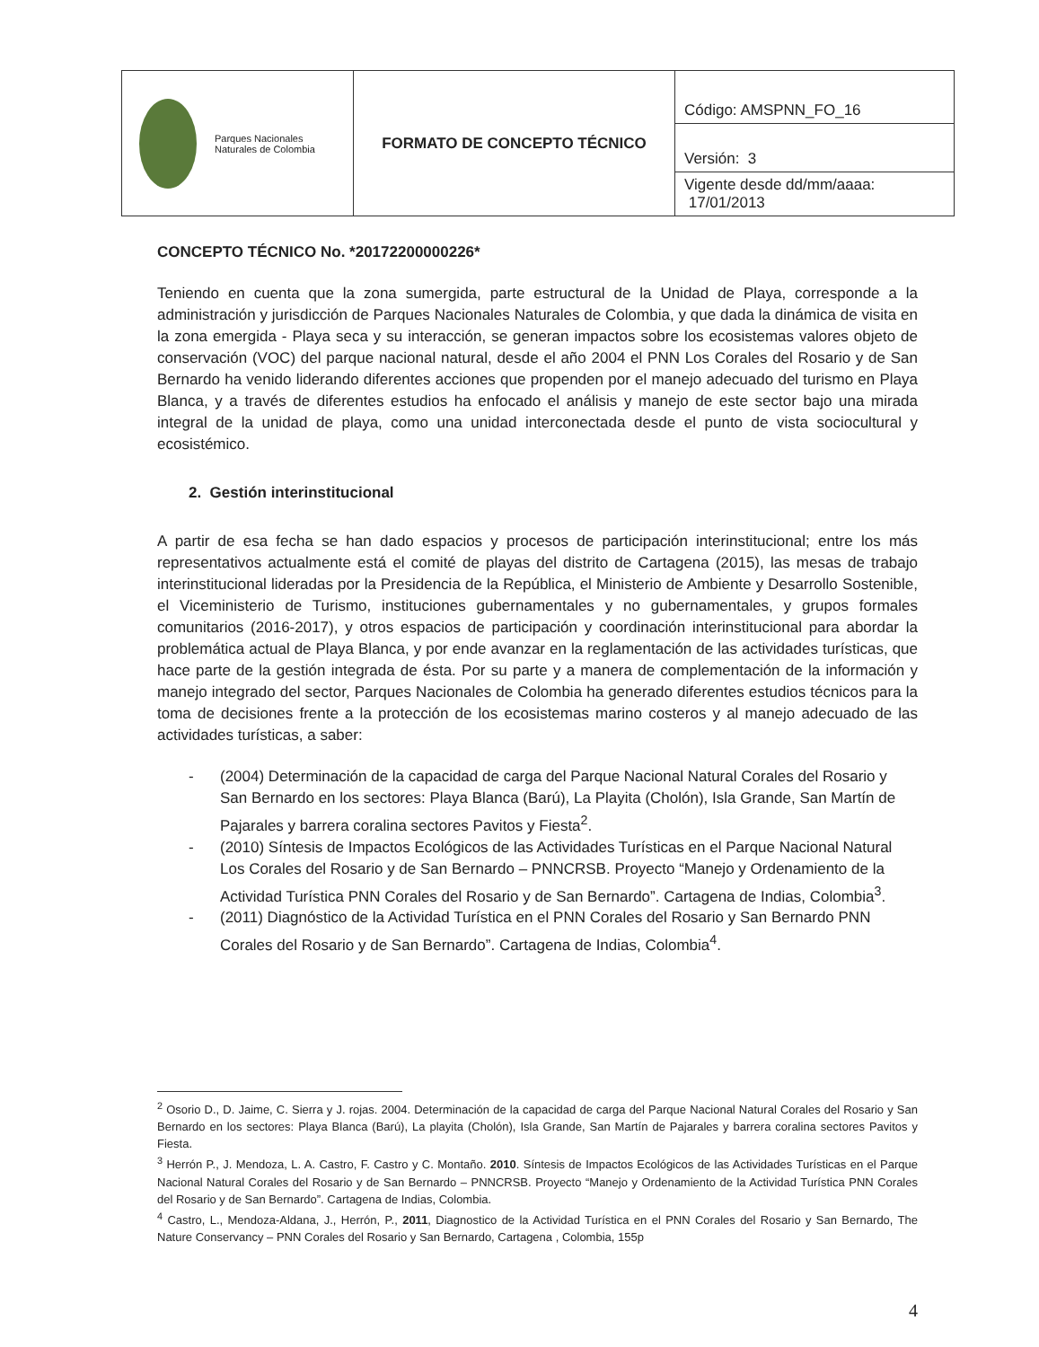| Parques Nacionales Naturales de Colombia | FORMATO DE CONCEPTO TÉCNICO | Código: AMSPNN_FO_16 |
| | | Versión: 3 |
| | | Vigente desde dd/mm/aaaa: 17/01/2013 |
CONCEPTO TÉCNICO No. *20172200000226*
Teniendo en cuenta que la zona sumergida, parte estructural de la Unidad de Playa, corresponde a la administración y jurisdicción de Parques Nacionales Naturales de Colombia, y que dada la dinámica de visita en la zona emergida - Playa seca y su interacción, se generan impactos sobre los ecosistemas valores objeto de conservación (VOC) del parque nacional natural, desde el año 2004 el PNN Los Corales del Rosario y de San Bernardo ha venido liderando diferentes acciones que propenden por el manejo adecuado del turismo en Playa Blanca, y a través de diferentes estudios ha enfocado el análisis y manejo de este sector bajo una mirada integral de la unidad de playa, como una unidad interconectada desde el punto de vista sociocultural y ecosistémico.
2. Gestión interinstitucional
A partir de esa fecha se han dado espacios y procesos de participación interinstitucional; entre los más representativos actualmente está el comité de playas del distrito de Cartagena (2015), las mesas de trabajo interinstitucional lideradas por la Presidencia de la República, el Ministerio de Ambiente y Desarrollo Sostenible, el Viceministerio de Turismo, instituciones gubernamentales y no gubernamentales, y grupos formales comunitarios (2016-2017), y otros espacios de participación y coordinación interinstitucional para abordar la problemática actual de Playa Blanca, y por ende avanzar en la reglamentación de las actividades turísticas, que hace parte de la gestión integrada de ésta. Por su parte y a manera de complementación de la información y manejo integrado del sector, Parques Nacionales de Colombia ha generado diferentes estudios técnicos para la toma de decisiones frente a la protección de los ecosistemas marino costeros y al manejo adecuado de las actividades turísticas, a saber:
- (2004) Determinación de la capacidad de carga del Parque Nacional Natural Corales del Rosario y San Bernardo en los sectores: Playa Blanca (Barú), La Playita (Cholón), Isla Grande, San Martín de Pajarales y barrera coralina sectores Pavitos y Fiesta<sup>2</sup>.
- (2010) Síntesis de Impactos Ecológicos de las Actividades Turísticas en el Parque Nacional Natural Los Corales del Rosario y de San Bernardo – PNNCRSB. Proyecto “Manejo y Ordenamiento de la Actividad Turística PNN Corales del Rosario y de San Bernardo”. Cartagena de Indias, Colombia<sup>3</sup>.
- (2011) Diagnóstico de la Actividad Turística en el PNN Corales del Rosario y San Bernardo PNN Corales del Rosario y de San Bernardo”. Cartagena de Indias, Colombia<sup>4</sup>.
<sup>2</sup> Osorio D., D. Jaime, C. Sierra y J. rojas. 2004. Determinación de la capacidad de carga del Parque Nacional Natural Corales del Rosario y San Bernardo en los sectores: Playa Blanca (Barú), La playita (Cholón), Isla Grande, San Martín de Pajarales y barrera coralina sectores Pavitos y Fiesta.
<sup>3</sup> Herrón P., J. Mendoza, L. A. Castro, F. Castro y C. Montaño. 2010. Síntesis de Impactos Ecológicos de las Actividades Turísticas en el Parque Nacional Natural Corales del Rosario y de San Bernardo – PNNCRSB. Proyecto “Manejo y Ordenamiento de la Actividad Turística PNN Corales del Rosario y de San Bernardo”. Cartagena de Indias, Colombia.
<sup>4</sup> Castro, L., Mendoza-Aldana, J., Herrón, P., 2011, Diagnostico de la Actividad Turística en el PNN Corales del Rosario y San Bernardo, The Nature Conservancy – PNN Corales del Rosario y San Bernardo, Cartagena , Colombia, 155p
4